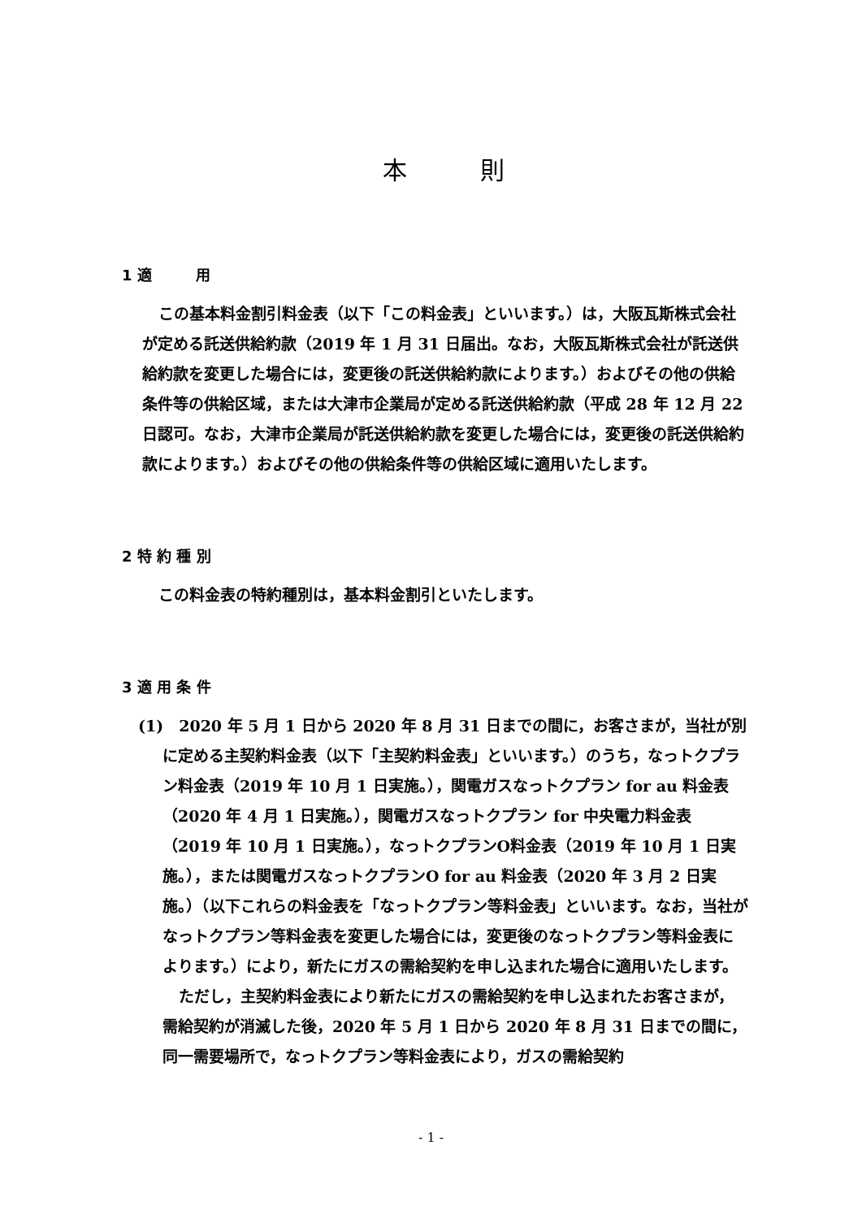本　　　則
1 適　　　用
この基本料金割引料金表（以下「この料金表」といいます。）は，大阪瓦斯株式会社が定める託送供給約款（2019 年 1 月 31 日届出。なお，大阪瓦斯株式会社が託送供給約款を変更した場合には，変更後の託送供給約款によります。）およびその他の供給条件等の供給区域，または大津市企業局が定める託送供給約款（平成 28 年 12 月 22 日認可。なお，大津市企業局が託送供給約款を変更した場合には，変更後の託送供給約款によります。）およびその他の供給条件等の供給区域に適用いたします。
2 特 約 種 別
この料金表の特約種別は，基本料金割引といたします。
3 適 用 条 件
(1)　2020 年 5 月 1 日から 2020 年 8 月 31 日までの間に，お客さまが，当社が別に定める主契約料金表（以下「主契約料金表」といいます。）のうち，なっトクプラン料金表（2019 年 10 月 1 日実施。），関電ガスなっトクプラン for au 料金表（2020 年 4 月 1 日実施。），関電ガスなっトクプラン for 中央電力料金表（2019 年 10 月 1 日実施。），なっトクプランO料金表（2019 年 10 月 1 日実施。），または関電ガスなっトクプランO for au 料金表（2020 年 3 月 2 日実施。）（以下これらの料金表を「なっトクプラン等料金表」といいます。なお，当社がなっトクプラン等料金表を変更した場合には，変更後のなっトクプラン等料金表によります。）により，新たにガスの需給契約を申し込まれた場合に適用いたします。
ただし，主契約料金表により新たにガスの需給契約を申し込まれたお客さまが，需給契約が消滅した後，2020 年 5 月 1 日から 2020 年 8 月 31 日までの間に，同一需要場所で，なっトクプラン等料金表により，ガスの需給契約
- 1 -